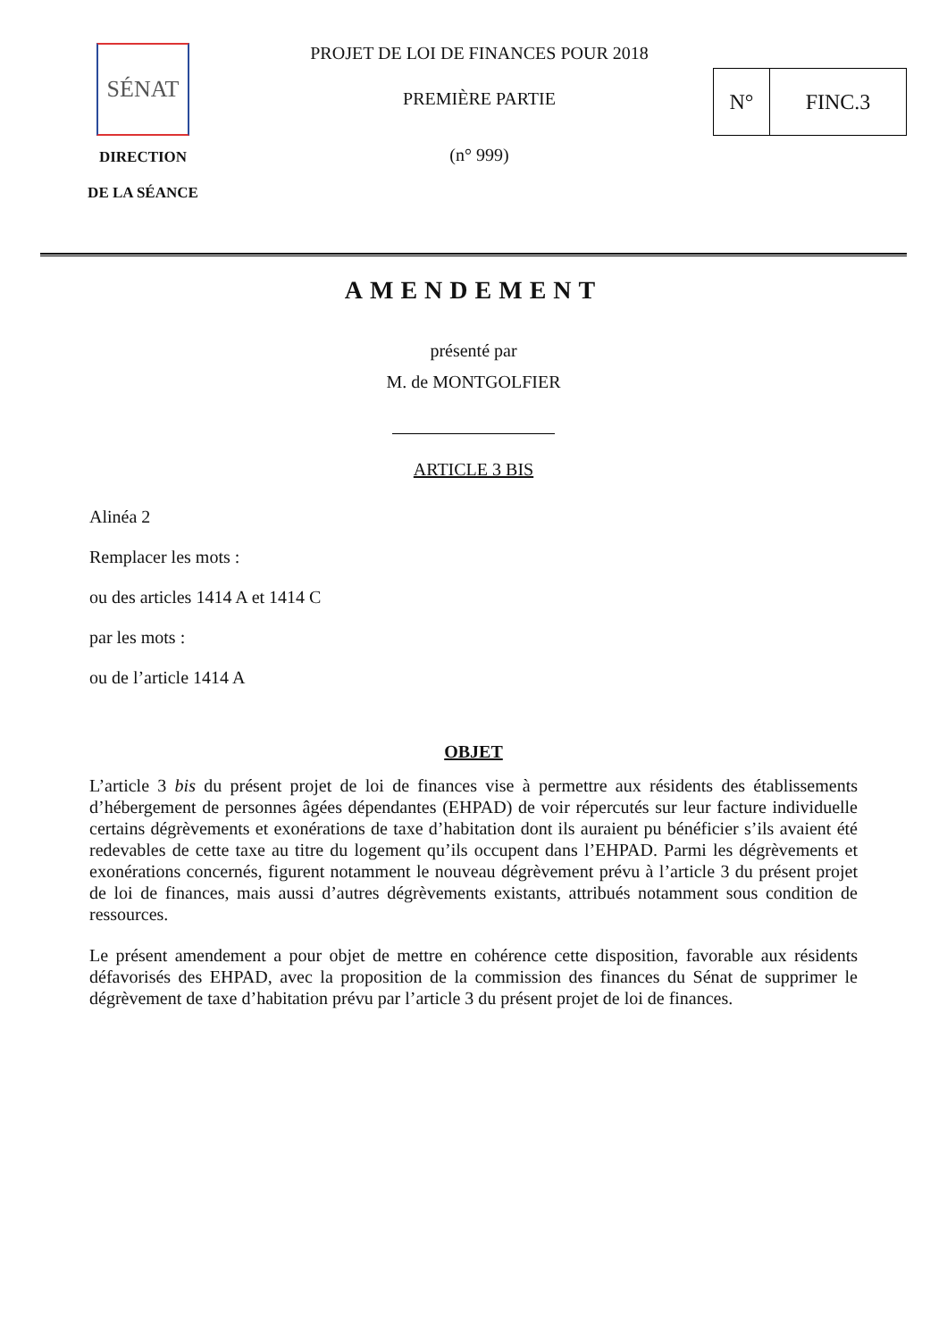SÉNAT
DIRECTION
DE LA SÉANCE
PROJET DE LOI DE FINANCES POUR 2018
PREMIÈRE PARTIE
(n° 999)
N° FINC.3
AMENDEMENT
présenté par
M. de MONTGOLFIER
ARTICLE 3 BIS
Alinéa 2
Remplacer les mots :
ou des articles 1414 A et 1414 C
par les mots :
ou de l’article 1414 A
OBJET
L’article 3 bis du présent projet de loi de finances vise à permettre aux résidents des établissements d’hébergement de personnes âgées dépendantes (EHPAD) de voir répercutés sur leur facture individuelle certains dégrèvements et exonérations de taxe d’habitation dont ils auraient pu bénéficier s’ils avaient été redevables de cette taxe au titre du logement qu’ils occupent dans l’EHPAD. Parmi les dégrèvements et exonérations concernés, figurent notamment le nouveau dégrèvement prévu à l’article 3 du présent projet de loi de finances, mais aussi d’autres dégrèvements existants, attribués notamment sous condition de ressources.
Le présent amendement a pour objet de mettre en cohérence cette disposition, favorable aux résidents défavorisés des EHPAD, avec la proposition de la commission des finances du Sénat de supprimer le dégrèvement de taxe d’habitation prévu par l’article 3 du présent projet de loi de finances.